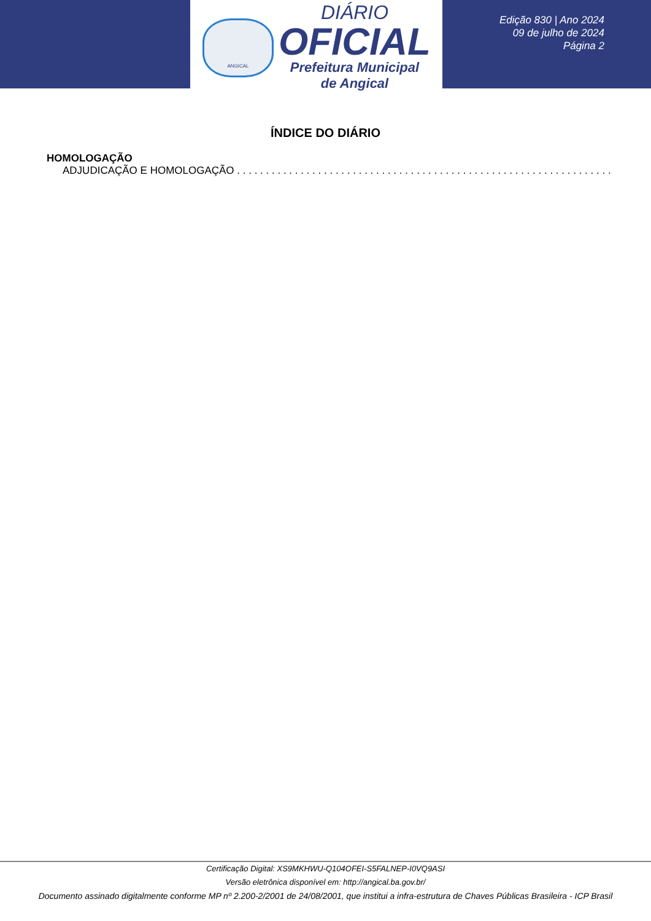ANGICAL
DIÁRIO
OFICIAL
Prefeitura Municipal
de Angical
Edição 830 | Ano 2024
09 de julho de 2024
Página 2
ÍNDICE DO DIÁRIO
HOMOLOGAÇÃO
ADJUDICAÇÃO E HOMOLOGAÇÃO . . . . . . . . . . . . . . . . . . . . . . . . . . . . . . . . . . . . . . . . . . . . . . . . . . . . . . . . . . . . . . . . .
Certificação Digital: XS9MKHWU-Q104OFEI-S5FALNEP-I0VQ9ASI
Versão eletrônica disponível em: http://angical.ba.gov.br/
Documento assinado digitalmente conforme MP nº 2.200-2/2001 de 24/08/2001, que institui a infra-estrutura de Chaves Públicas Brasileira - ICP Brasil